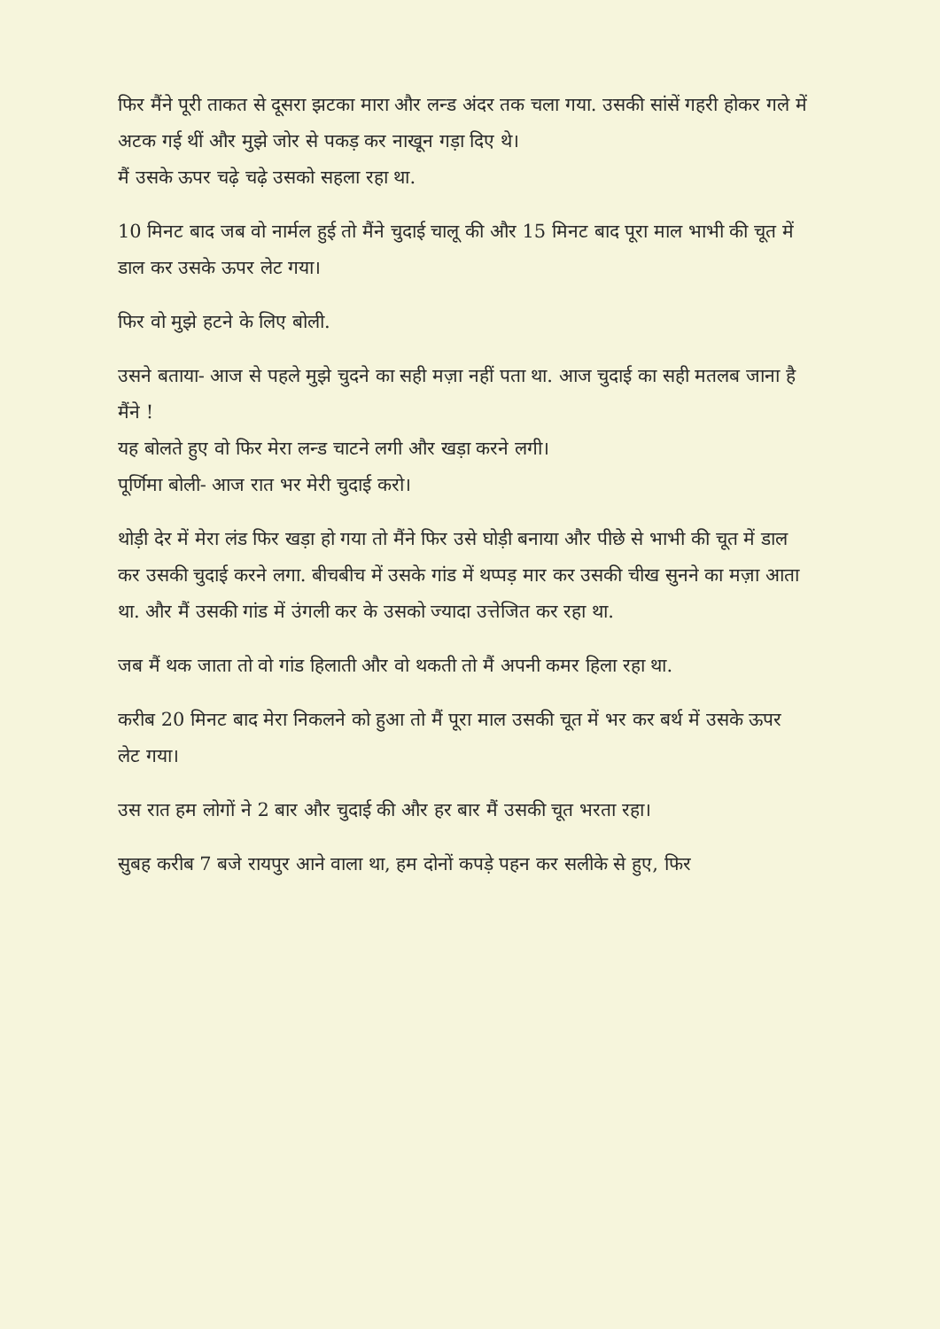फिर मैंने पूरी ताकत से दूसरा झटका मारा और लन्ड अंदर तक चला गया. उसकी सांसें गहरी होकर गले में अटक गई थीं और मुझे जोर से पकड़ कर नाखून गड़ा दिए थे।
मैं उसके ऊपर चढ़े चढ़े उसको सहला रहा था.
10 मिनट बाद जब वो नार्मल हुई तो मैंने चुदाई चालू की और 15 मिनट बाद पूरा माल भाभी की चूत में डाल कर उसके ऊपर लेट गया।
फिर वो मुझे हटने के लिए बोली.
उसने बताया- आज से पहले मुझे चुदने का सही मज़ा नहीं पता था. आज चुदाई का सही मतलब जाना है मैंने !
यह बोलते हुए वो फिर मेरा लन्ड चाटने लगी और खड़ा करने लगी।
पूर्णिमा बोली- आज रात भर मेरी चुदाई करो।
थोड़ी देर में मेरा लंड फिर खड़ा हो गया तो मैंने फिर उसे घोड़ी बनाया और पीछे से भाभी की चूत में डाल कर उसकी चुदाई करने लगा. बीचबीच में उसके गांड में थप्पड़ मार कर उसकी चीख सुनने का मज़ा आता था. और मैं उसकी गांड में उंगली कर के उसको ज्यादा उत्तेजित कर रहा था.
जब मैं थक जाता तो वो गांड हिलाती और वो थकती तो मैं अपनी कमर हिला रहा था.
करीब 20 मिनट बाद मेरा निकलने को हुआ तो मैं पूरा माल उसकी चूत में भर कर बर्थ में उसके ऊपर लेट गया।
उस रात हम लोगों ने 2 बार और चुदाई की और हर बार मैं उसकी चूत भरता रहा।
सुबह करीब 7 बजे रायपुर आने वाला था, हम दोनों कपड़े पहन कर सलीके से हुए, फिर